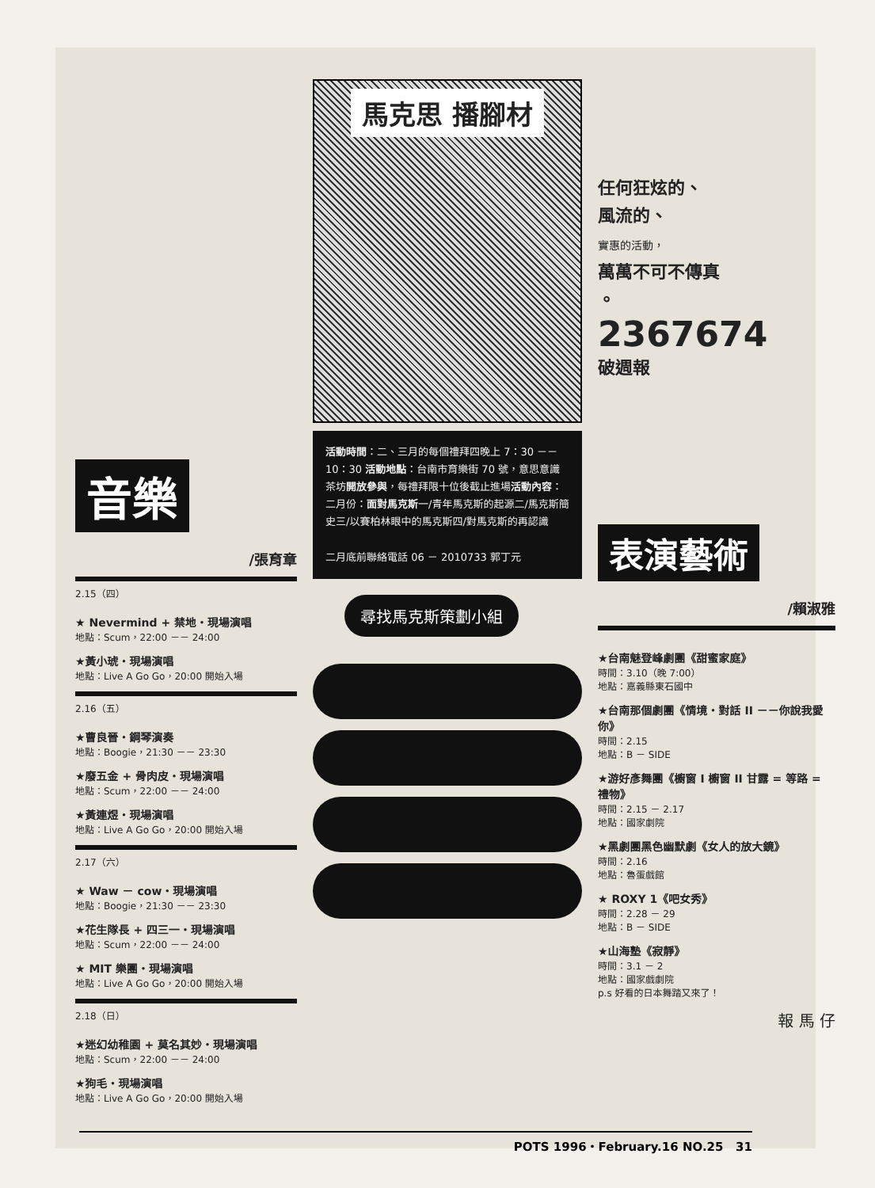音樂
/張育章
2.15（四）
★ Nevermind + 禁地・現場演唱
地點：Scum，22:00 －－ 24:00
★黃小琥・現場演唱
地點：Live A Go Go，20:00 開始入場
2.16（五）
★曹良晉・鋼琴演奏
地點：Boogie，21:30 －－ 23:30
★廢五金 + 骨肉皮・現場演唱
地點：Scum，22:00 －－ 24:00
★黃連煜・現場演唱
地點：Live A Go Go，20:00 開始入場
2.17（六）
★ Waw － cow・現場演唱
地點：Boogie，21:30 －－ 23:30
★花生隊長 + 四三一・現場演唱
地點：Scum，22:00 －－ 24:00
★ MIT 樂團・現場演唱
地點：Live A Go Go，20:00 開始入場
2.18（日）
★迷幻幼稚園 + 莫名其妙・現場演唱
地點：Scum，22:00 －－ 24:00
★狗毛・現場演唱
地點：Live A Go Go，20:00 開始入場
馬克思 播腳材
活動時間：二、三月的每個禮拜四晚上 7：30 －－ 10：30 活動地點：台南市育樂街 70 號，意思意識茶坊開放參與，每禮拜限十位後截止進場活動內容：二月份：面對馬克斯一/青年馬克斯的起源二/馬克斯簡史三/以賽柏林眼中的馬克斯四/對馬克斯的再認識
二月底前聯絡電話 06 － 2010733 郭丁元
尋找馬克斯策劃小組
任何狂炫的、
風流的、
實惠的活動，
萬萬不可不傳真
。
2367674
破週報
表演藝術
/賴淑雅
★台南魅登峰劇團《甜蜜家庭》
時間：3.10（晚 7:00）
地點：嘉義縣東石國中
★台南那個劇團《情境・對話 II －－你說我愛你》
時間：2.15
地點：B － SIDE
★游好彥舞團《櫥窗 I 櫥窗 II 甘露 = 等路 = 禮物》
時間：2.15 － 2.17
地點：國家劇院
★黑劇團黑色幽默劇《女人的放大鏡》
時間：2.16
地點：魯蛋戲館
★ ROXY 1《吧女秀》
時間：2.28 － 29
地點：B － SIDE
★山海塾《寂靜》
時間：3.1 － 2
地點：國家戲劇院
p.s 好看的日本舞踏又來了！
報 馬 仔
POTS 1996・February.16 NO.25 31